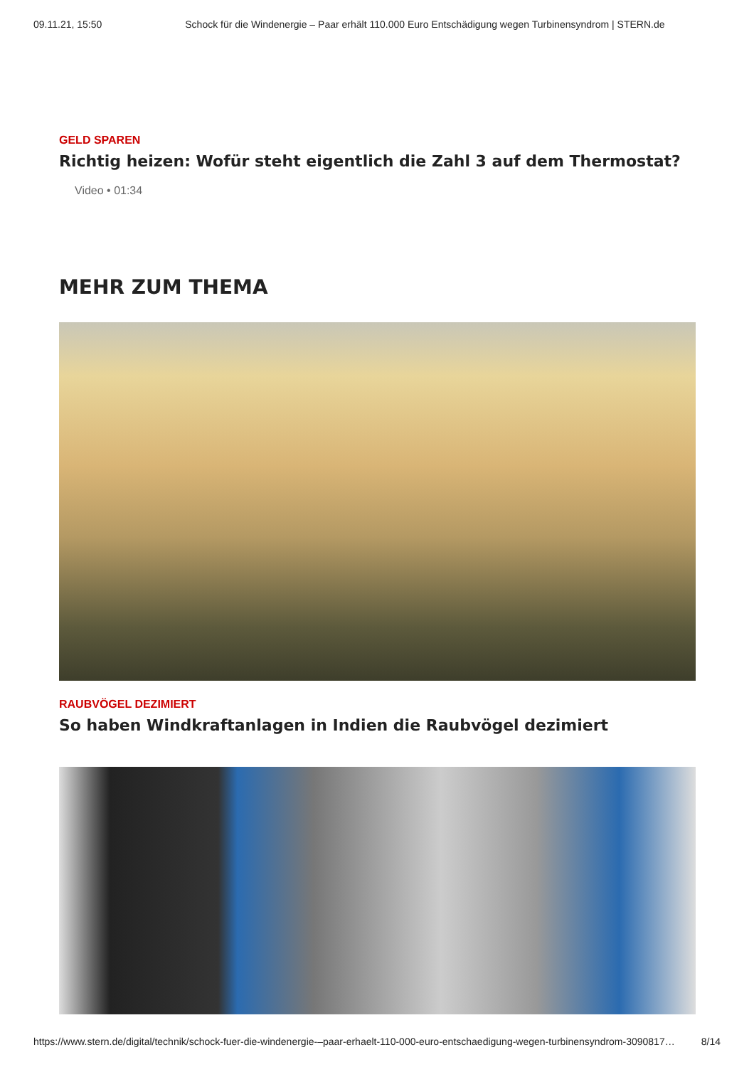09.11.21, 15:50 Schock für die Windenergie – Paar erhält 110.000 Euro Entschädigung wegen Turbinensyndrom | STERN.de
GELD SPAREN
Richtig heizen: Wofür steht eigentlich die Zahl 3 auf dem Thermostat?
Video • 01:34
MEHR ZUM THEMA
RAUBVÖGEL DEZIMIERT
So haben Windkraftanlagen in Indien die Raubvögel dezimiert
https://www.stern.de/digital/technik/schock-fuer-die-windenergie-–paar-erhaelt-110-000-euro-entschaedigung-wegen-turbinensyndrom-3090817… 8/14